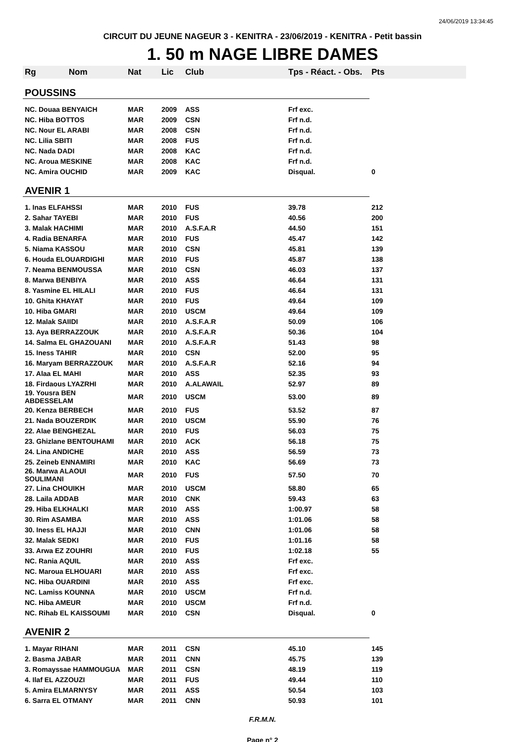24/06/2019 13:34:45
CIRCUIT DU JEUNE NAGEUR 3 - KENITRA - 23/06/2019 - KENITRA - Petit bassin
1. 50 m NAGE LIBRE DAMES
| Rg Nom | Nat | Lic | Club | Tps - Réact. - Obs. | Pts |
| --- | --- | --- | --- | --- | --- |
| POUSSINS | | | | | |
| NC. Douaa BENYAICH | MAR | 2009 | ASS | Frf exc. | |
| NC. Hiba BOTTOS | MAR | 2009 | CSN | Frf n.d. | |
| NC. Nour EL ARABI | MAR | 2008 | CSN | Frf n.d. | |
| NC. Lilia SBITI | MAR | 2008 | FUS | Frf n.d. | |
| NC. Nada DADI | MAR | 2008 | KAC | Frf n.d. | |
| NC. Aroua MESKINE | MAR | 2008 | KAC | Frf n.d. | |
| NC. Amira OUCHID | MAR | 2009 | KAC | Disqual. | 0 |
| AVENIR 1 | | | | | |
| 1. Inas ELFAHSSI | MAR | 2010 | FUS | 39.78 | 212 |
| 2. Sahar TAYEBI | MAR | 2010 | FUS | 40.56 | 200 |
| 3. Malak HACHIMI | MAR | 2010 | A.S.F.A.R | 44.50 | 151 |
| 4. Radia BENARFA | MAR | 2010 | FUS | 45.47 | 142 |
| 5. Niama KASSOU | MAR | 2010 | CSN | 45.81 | 139 |
| 6. Houda ELOUARDIGHI | MAR | 2010 | FUS | 45.87 | 138 |
| 7. Neama BENMOUSSA | MAR | 2010 | CSN | 46.03 | 137 |
| 8. Marwa BENBIYA | MAR | 2010 | ASS | 46.64 | 131 |
| 8. Yasmine EL HILALI | MAR | 2010 | FUS | 46.64 | 131 |
| 10. Ghita KHAYAT | MAR | 2010 | FUS | 49.64 | 109 |
| 10. Hiba GMARI | MAR | 2010 | USCM | 49.64 | 109 |
| 12. Malak SAIIDI | MAR | 2010 | A.S.F.A.R | 50.09 | 106 |
| 13. Aya BERRAZZOUK | MAR | 2010 | A.S.F.A.R | 50.36 | 104 |
| 14. Salma EL GHAZOUANI | MAR | 2010 | A.S.F.A.R | 51.43 | 98 |
| 15. Iness TAHIR | MAR | 2010 | CSN | 52.00 | 95 |
| 16. Maryam BERRAZZOUK | MAR | 2010 | A.S.F.A.R | 52.16 | 94 |
| 17. Alaa EL MAHI | MAR | 2010 | ASS | 52.35 | 93 |
| 18. Firdaous LYAZRHI | MAR | 2010 | A.ALAWAIL | 52.97 | 89 |
| 19. Yousra BEN ABDESSELAM | MAR | 2010 | USCM | 53.00 | 89 |
| 20. Kenza BERBECH | MAR | 2010 | FUS | 53.52 | 87 |
| 21. Nada BOUZERDIK | MAR | 2010 | USCM | 55.90 | 76 |
| 22. Alae BENGHEZAL | MAR | 2010 | FUS | 56.03 | 75 |
| 23. Ghizlane BENTOUHAMI | MAR | 2010 | ACK | 56.18 | 75 |
| 24. Lina ANDICHE | MAR | 2010 | ASS | 56.59 | 73 |
| 25. Zeineb ENNAMIRI | MAR | 2010 | KAC | 56.69 | 73 |
| 26. Marwa ALAOUI SOULIMANI | MAR | 2010 | FUS | 57.50 | 70 |
| 27. Lina CHOUIKH | MAR | 2010 | USCM | 58.80 | 65 |
| 28. Laila ADDAB | MAR | 2010 | CNK | 59.43 | 63 |
| 29. Hiba ELKHALKI | MAR | 2010 | ASS | 1:00.97 | 58 |
| 30. Rim ASAMBA | MAR | 2010 | ASS | 1:01.06 | 58 |
| 30. Iness EL HAJJI | MAR | 2010 | CNN | 1:01.06 | 58 |
| 32. Malak SEDKI | MAR | 2010 | FUS | 1:01.16 | 58 |
| 33. Arwa EZ ZOUHRI | MAR | 2010 | FUS | 1:02.18 | 55 |
| NC. Rania AQUIL | MAR | 2010 | ASS | Frf exc. | |
| NC. Maroua ELHOUARI | MAR | 2010 | ASS | Frf exc. | |
| NC. Hiba OUARDINI | MAR | 2010 | ASS | Frf exc. | |
| NC. Lamiss KOUNNA | MAR | 2010 | USCM | Frf n.d. | |
| NC. Hiba AMEUR | MAR | 2010 | USCM | Frf n.d. | |
| NC. Rihab EL KAISSOUMI | MAR | 2010 | CSN | Disqual. | 0 |
| AVENIR 2 | | | | | |
| 1. Mayar RIHANI | MAR | 2011 | CSN | 45.10 | 145 |
| 2. Basma JABAR | MAR | 2011 | CNN | 45.75 | 139 |
| 3. Romayssae HAMMOUGUA | MAR | 2011 | CSN | 48.19 | 119 |
| 4. Ilaf EL AZZOUZI | MAR | 2011 | FUS | 49.44 | 110 |
| 5. Amira ELMARNYSY | MAR | 2011 | ASS | 50.54 | 103 |
| 6. Sarra EL OTMANY | MAR | 2011 | CNN | 50.93 | 101 |
F.R.M.N.
Page n° 2